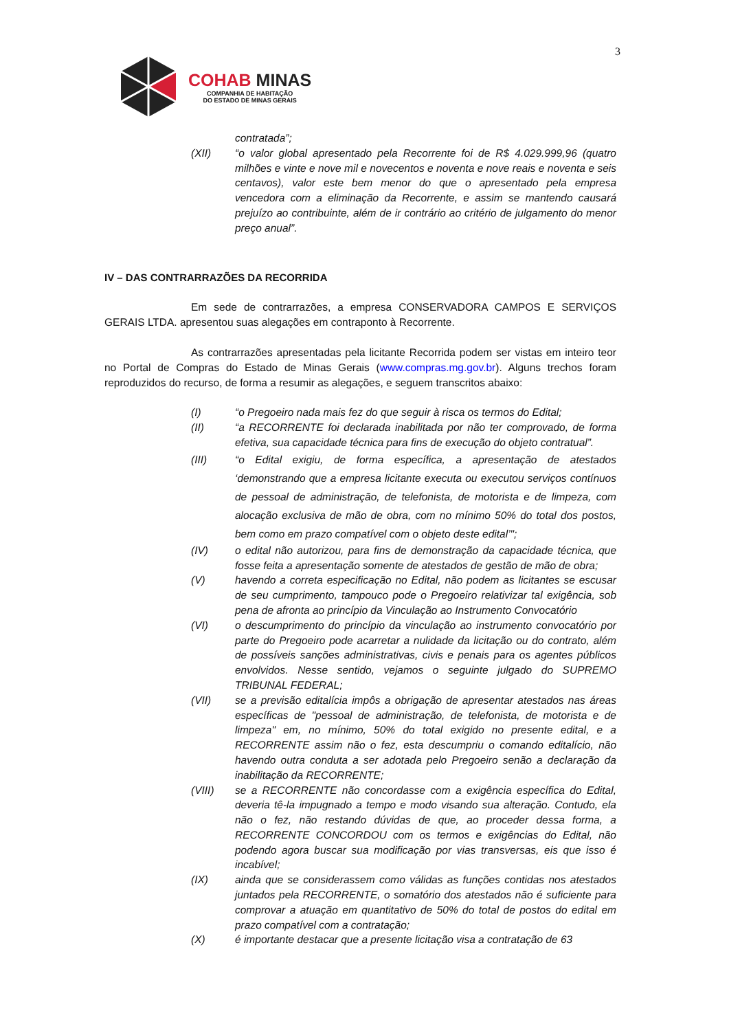3
COHAB MINAS
COMPANHIA DE HABITAÇÃO
DO ESTADO DE MINAS GERAIS
contratada”;
(XII) “o valor global apresentado pela Recorrente foi de R$ 4.029.999,96 (quatro milhões e vinte e nove mil e novecentos e noventa e nove reais e noventa e seis centavos), valor este bem menor do que o apresentado pela empresa vencedora com a eliminação da Recorrente, e assim se mantendo causará prejuízo ao contribuinte, além de ir contrário ao critério de julgamento do menor preço anual”.
IV – DAS CONTRARRAZÕES DA RECORRIDA
Em sede de contrarrazões, a empresa CONSERVADORA CAMPOS E SERVIÇOS GERAIS LTDA. apresentou suas alegações em contraponto à Recorrente.
As contrarrazões apresentadas pela licitante Recorrida podem ser vistas em inteiro teor no Portal de Compras do Estado de Minas Gerais (www.compras.mg.gov.br). Alguns trechos foram reproduzidos do recurso, de forma a resumir as alegações, e seguem transcritos abaixo:
(I) “o Pregoeiro nada mais fez do que seguir à risca os termos do Edital;
(II) “a RECORRENTE foi declarada inabilitada por não ter comprovado, de forma efetiva, sua capacidade técnica para fins de execução do objeto contratual”.
(III) “o Edital exigiu, de forma específica, a apresentação de atestados ‘demonstrando que a empresa licitante executa ou executou serviços contínuos de pessoal de administração, de telefonista, de motorista e de limpeza, com alocação exclusiva de mão de obra, com no mínimo 50% do total dos postos, bem como em prazo compatível com o objeto deste edital’";
(IV) o edital não autorizou, para fins de demonstração da capacidade técnica, que fosse feita a apresentação somente de atestados de gestão de mão de obra;
(V) havendo a correta especificação no Edital, não podem as licitantes se escusar de seu cumprimento, tampouco pode o Pregoeiro relativizar tal exigência, sob pena de afronta ao princípio da Vinculação ao Instrumento Convocatório
(VI) o descumprimento do princípio da vinculação ao instrumento convocatório por parte do Pregoeiro pode acarretar a nulidade da licitação ou do contrato, além de possíveis sanções administrativas, civis e penais para os agentes públicos envolvidos. Nesse sentido, vejamos o seguinte julgado do SUPREMO TRIBUNAL FEDERAL;
(VII) se a previsão editalícia impôs a obrigação de apresentar atestados nas áreas específicas de "pessoal de administração, de telefonista, de motorista e de limpeza" em, no mínimo, 50% do total exigido no presente edital, e a RECORRENTE assim não o fez, esta descumpriu o comando editalício, não havendo outra conduta a ser adotada pelo Pregoeiro senão a declaração da inabilitação da RECORRENTE;
(VIII) se a RECORRENTE não concordasse com a exigência específica do Edital, deveria tê-la impugnado a tempo e modo visando sua alteração. Contudo, ela não o fez, não restando dúvidas de que, ao proceder dessa forma, a RECORRENTE CONCORDOU com os termos e exigências do Edital, não podendo agora buscar sua modificação por vias transversas, eis que isso é incabível;
(IX) ainda que se considerassem como válidas as funções contidas nos atestados juntados pela RECORRENTE, o somatório dos atestados não é suficiente para comprovar a atuação em quantitativo de 50% do total de postos do edital em prazo compatível com a contratação;
(X) é importante destacar que a presente licitação visa a contratação de 63